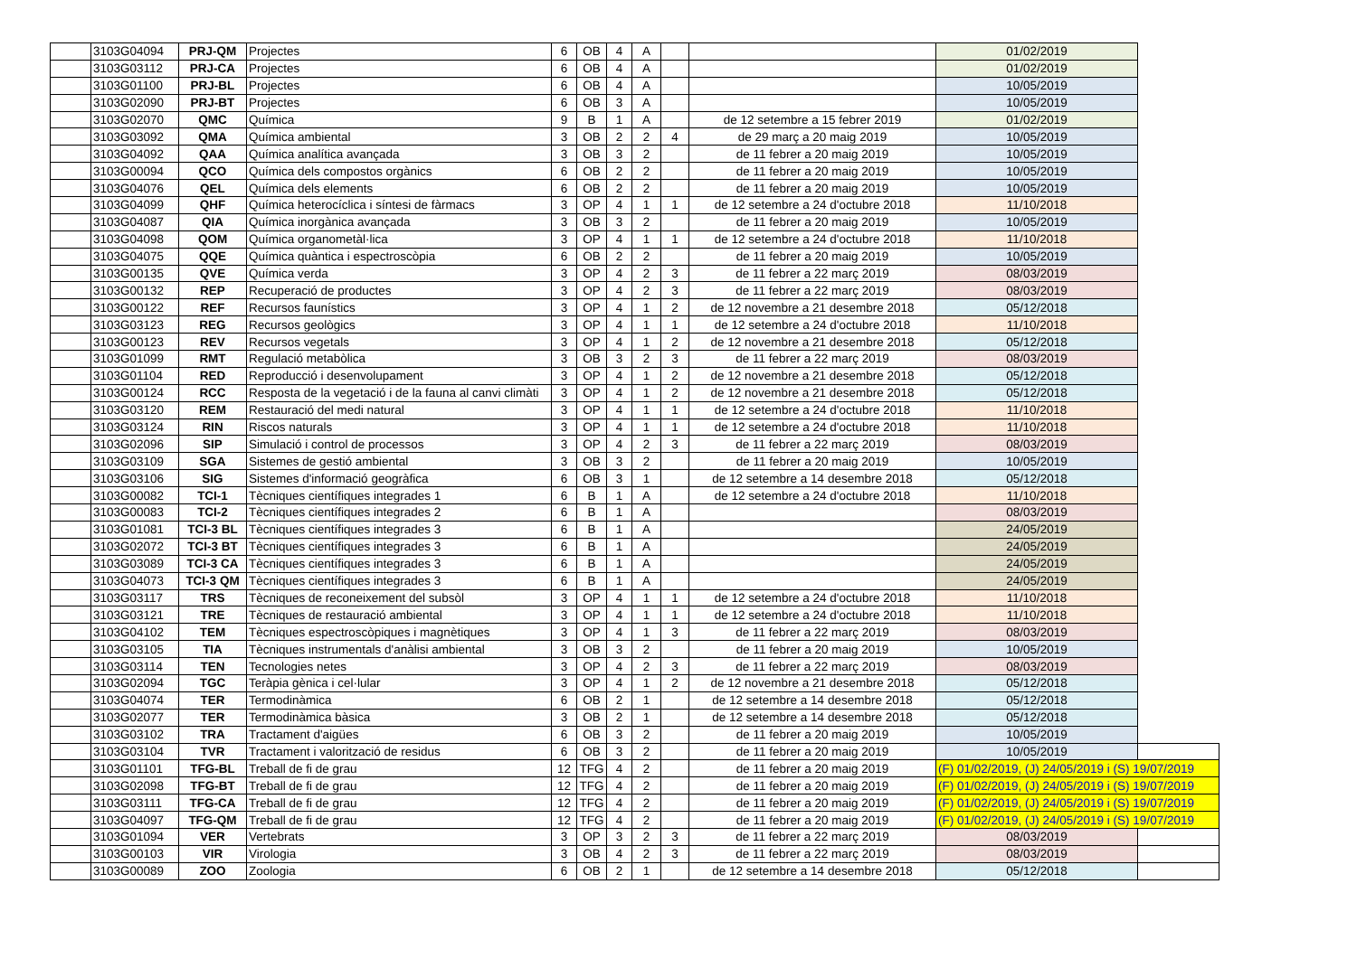| | 3103G04094 | PRJ-QM | Projectes | 6 | OB | 4 | A | | | 01/02/2019 | |
| | 3103G03112 | PRJ-CA | Projectes | 6 | OB | 4 | A | | | 01/02/2019 | |
| | 3103G01100 | PRJ-BL | Projectes | 6 | OB | 4 | A | | | 10/05/2019 | |
| | 3103G02090 | PRJ-BT | Projectes | 6 | OB | 3 | A | | | 10/05/2019 | |
| | 3103G02070 | QMC | Química | 9 | B | 1 | A | | de 12 setembre a 15 febrer 2019 | 01/02/2019 | |
| | 3103G03092 | QMA | Química ambiental | 3 | OB | 2 | 2 | 4 | de 29 març a 20 maig 2019 | 10/05/2019 | |
| | 3103G04092 | QAA | Química analítica avançada | 3 | OB | 3 | 2 | | de 11 febrer a 20 maig 2019 | 10/05/2019 | |
| | 3103G00094 | QCO | Química dels compostos orgànics | 6 | OB | 2 | 2 | | de 11 febrer a 20 maig 2019 | 10/05/2019 | |
| | 3103G04076 | QEL | Química dels elements | 6 | OB | 2 | 2 | | de 11 febrer a 20 maig 2019 | 10/05/2019 | |
| | 3103G04099 | QHF | Química heterocíclica i síntesi de fàrmacs | 3 | OP | 4 | 1 | 1 | de 12 setembre a 24 d'octubre 2018 | 11/10/2018 | |
| | 3103G04087 | QIA | Química inorgànica avançada | 3 | OB | 3 | 2 | | de 11 febrer a 20 maig 2019 | 10/05/2019 | |
| | 3103G04098 | QOM | Química organometàl·lica | 3 | OP | 4 | 1 | 1 | de 12 setembre a 24 d'octubre 2018 | 11/10/2018 | |
| | 3103G04075 | QQE | Química quàntica i espectroscòpia | 6 | OB | 2 | 2 | | de 11 febrer a 20 maig 2019 | 10/05/2019 | |
| | 3103G00135 | QVE | Química verda | 3 | OP | 4 | 2 | 3 | de 11 febrer a 22 març 2019 | 08/03/2019 | |
| | 3103G00132 | REP | Recuperació de productes | 3 | OP | 4 | 2 | 3 | de 11 febrer a 22 març 2019 | 08/03/2019 | |
| | 3103G00122 | REF | Recursos faunístics | 3 | OP | 4 | 1 | 2 | de 12 novembre a 21 desembre 2018 | 05/12/2018 | |
| | 3103G03123 | REG | Recursos geològics | 3 | OP | 4 | 1 | 1 | de 12 setembre a 24 d'octubre 2018 | 11/10/2018 | |
| | 3103G00123 | REV | Recursos vegetals | 3 | OP | 4 | 1 | 2 | de 12 novembre a 21 desembre 2018 | 05/12/2018 | |
| | 3103G01099 | RMT | Regulació metabòlica | 3 | OB | 3 | 2 | 3 | de 11 febrer a 22 març 2019 | 08/03/2019 | |
| | 3103G01104 | RED | Reproducció i desenvolupament | 3 | OP | 4 | 1 | 2 | de 12 novembre a 21 desembre 2018 | 05/12/2018 | |
| | 3103G00124 | RCC | Resposta de la vegetació i de la fauna al canvi climàti | 3 | OP | 4 | 1 | 2 | de 12 novembre a 21 desembre 2018 | 05/12/2018 | |
| | 3103G03120 | REM | Restauració del medi natural | 3 | OP | 4 | 1 | 1 | de 12 setembre a 24 d'octubre 2018 | 11/10/2018 | |
| | 3103G03124 | RIN | Riscos naturals | 3 | OP | 4 | 1 | 1 | de 12 setembre a 24 d'octubre 2018 | 11/10/2018 | |
| | 3103G02096 | SIP | Simulació i control de processos | 3 | OP | 4 | 2 | 3 | de 11 febrer a 22 març 2019 | 08/03/2019 | |
| | 3103G03109 | SGA | Sistemes de gestió ambiental | 3 | OB | 3 | 2 | | de 11 febrer a 20 maig 2019 | 10/05/2019 | |
| | 3103G03106 | SIG | Sistemes d'informació geogràfica | 6 | OB | 3 | 1 | | de 12 setembre a 14 desembre 2018 | 05/12/2018 | |
| | 3103G00082 | TCI-1 | Tècniques científiques integrades 1 | 6 | B | 1 | A | | de 12 setembre a 24 d'octubre 2018 | 11/10/2018 | |
| | 3103G00083 | TCI-2 | Tècniques científiques integrades 2 | 6 | B | 1 | A | | | 08/03/2019 | |
| | 3103G01081 | TCI-3 BL | Tècniques científiques integrades 3 | 6 | B | 1 | A | | | 24/05/2019 | |
| | 3103G02072 | TCI-3 BT | Tècniques científiques integrades 3 | 6 | B | 1 | A | | | 24/05/2019 | |
| | 3103G03089 | TCI-3 CA | Tècniques científiques integrades 3 | 6 | B | 1 | A | | | 24/05/2019 | |
| | 3103G04073 | TCI-3 QM | Tècniques científiques integrades 3 | 6 | B | 1 | A | | | 24/05/2019 | |
| | 3103G03117 | TRS | Tècniques de reconeixement del subsòl | 3 | OP | 4 | 1 | 1 | de 12 setembre a 24 d'octubre 2018 | 11/10/2018 | |
| | 3103G03121 | TRE | Tècniques de restauració ambiental | 3 | OP | 4 | 1 | 1 | de 12 setembre a 24 d'octubre 2018 | 11/10/2018 | |
| | 3103G04102 | TEM | Tècniques espectroscòpiques i magnètiques | 3 | OP | 4 | 1 | 3 | de 11 febrer a 22 març 2019 | 08/03/2019 | |
| | 3103G03105 | TIA | Tècniques instrumentals d'anàlisi ambiental | 3 | OB | 3 | 2 | | de 11 febrer a 20 maig 2019 | 10/05/2019 | |
| | 3103G03114 | TEN | Tecnologies netes | 3 | OP | 4 | 2 | 3 | de 11 febrer a 22 març 2019 | 08/03/2019 | |
| | 3103G02094 | TGC | Teràpia gènica i cel·lular | 3 | OP | 4 | 1 | 2 | de 12 novembre a 21 desembre 2018 | 05/12/2018 | |
| | 3103G04074 | TER | Termodinàmica | 6 | OB | 2 | 1 | | de 12 setembre a 14 desembre 2018 | 05/12/2018 | |
| | 3103G02077 | TER | Termodinàmica bàsica | 3 | OB | 2 | 1 | | de 12 setembre a 14 desembre 2018 | 05/12/2018 | |
| | 3103G03102 | TRA | Tractament d'aigües | 6 | OB | 3 | 2 | | de 11 febrer a 20 maig 2019 | 10/05/2019 | |
| | 3103G03104 | TVR | Tractament i valorització de residus | 6 | OB | 3 | 2 | | de 11 febrer a 20 maig 2019 | 10/05/2019 | |
| | 3103G01101 | TFG-BL | Treball de fi de grau | 12 | TFG | 4 | 2 | | de 11 febrer a 20 maig 2019 | (F) 01/02/2019, (J) 24/05/2019 i (S) 19/07/2019 | |
| | 3103G02098 | TFG-BT | Treball de fi de grau | 12 | TFG | 4 | 2 | | de 11 febrer a 20 maig 2019 | (F) 01/02/2019, (J) 24/05/2019 i (S) 19/07/2019 | |
| | 3103G03111 | TFG-CA | Treball de fi de grau | 12 | TFG | 4 | 2 | | de 11 febrer a 20 maig 2019 | (F) 01/02/2019, (J) 24/05/2019 i (S) 19/07/2019 | |
| | 3103G04097 | TFG-QM | Treball de fi de grau | 12 | TFG | 4 | 2 | | de 11 febrer a 20 maig 2019 | (F) 01/02/2019, (J) 24/05/2019 i (S) 19/07/2019 | |
| | 3103G01094 | VER | Vertebrats | 3 | OP | 3 | 2 | 3 | de 11 febrer a 22 març 2019 | 08/03/2019 | |
| | 3103G00103 | VIR | Virologia | 3 | OB | 4 | 2 | 3 | de 11 febrer a 22 març 2019 | 08/03/2019 | |
| | 3103G00089 | ZOO | Zoologia | 6 | OB | 2 | 1 | | de 12 setembre a 14 desembre 2018 | 05/12/2018 | |